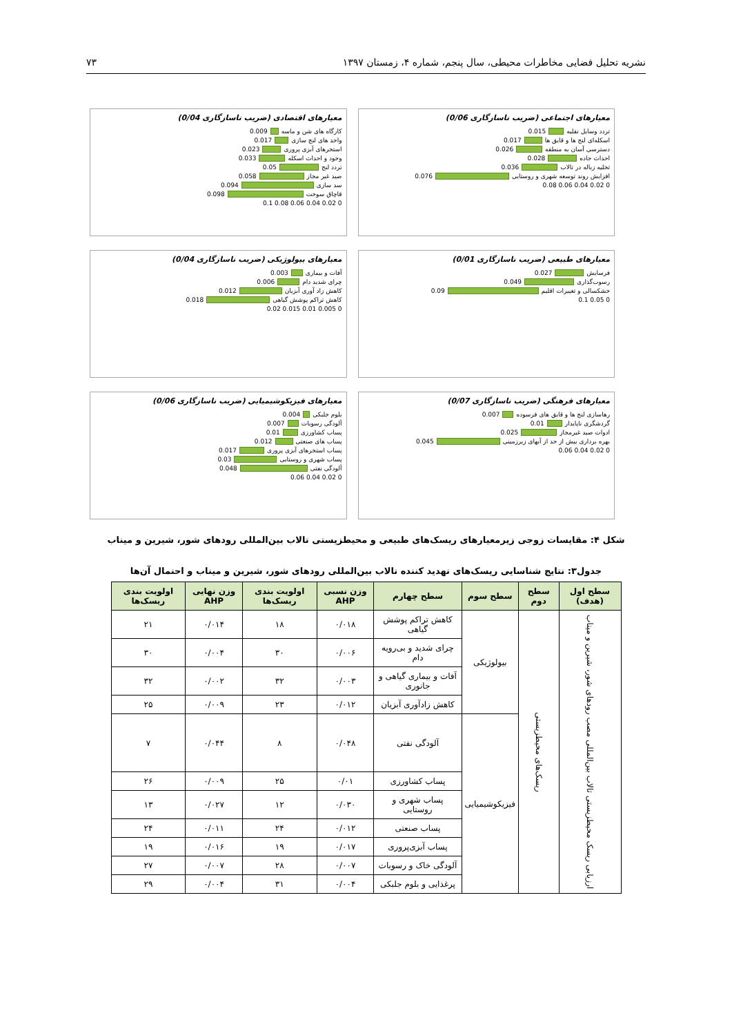نشریه تحلیل فضایی مخاطرات محیطی، سال پنجم، شماره ۴، زمستان ۱۳۹۷ ۷۳
معیارهای اجتماعی (ضریب ناسازگاری 0/06)
تردد وسایل نقلیه 0.015
اسکله‌ای لنج ها و قایق ها 0.017
دسترسی آسان به منطقه 0.026
احداث جاده 0.028
تخلیه زباله در تالاب 0.036
افزایش روند توسعه شهری و روستایی 0.076
0 0.02 0.04 0.06 0.08
معیارهای اقتصادی (ضریب ناسازگاری 0/04)
کارگاه های شن و ماسه 0.009
واحد های لنج سازی 0.017
استخرهای آبزی پروری 0.023
وجود و احداث اسکله 0.033
تردد لنج 0.05
صید غیر مجاز 0.058
سد سازی 0.094
قاچاق سوخت 0.098
0 0.02 0.04 0.06 0.08 0.1
معیارهای طبیعی (ضریب ناسازگاری 0/01)
فرسایش 0.027
رسوب‌گذاری 0.049
خشکسالی و تغییرات اقلیم 0.09
0 0.05 0.1
معیارهای بیولوژیکی (ضریب ناسازگاری 0/04)
آفات و بیماری 0.003
چرای شدید دام 0.006
کاهش زاد آوری آبزیان 0.012
کاهش تراکم پوشش گیاهی 0.018
0 0.005 0.01 0.015 0.02
معیارهای فرهنگی (ضریب ناسازگاری 0/07)
رهاسازی لنج ها و قایق های فرسوده 0.007
گردشگری ناپایدار 0.01
ادوات صید غیرمجاز 0.025
بهره برداری بیش از حد از آبهای زیرزمینی 0.045
0 0.02 0.04 0.06
معیارهای فیزیکوشیمیایی (ضریب ناسازگاری 0/06)
بلوم جلبکی 0.004
آلودگی رسوبات 0.007
پساب کشاورزی 0.01
پساب های صنعتی 0.012
پساب استخرهای آبزی پروری 0.017
پساب شهری و روستایی 0.03
آلودگی نفتی 0.048
0 0.02 0.04 0.06
شکل ۴: مقایسات زوجی زیرمعیارهای ریسک‌های طبیعی و محیطزیستی تالاب بین‌المللی رودهای شور، شیرین و میناب
جدول۳: نتایج شناسایی ریسک‌های تهدید کننده تالاب بین‌المللی رودهای شور، شیرین و میناب و احتمال آن‌ها
| سطح اول (هدف) | سطح دوم | سطح سوم | سطح چهارم | وزن نسبی AHP | اولویت بندی ریسک‌ها | وزن نهایی AHP | اولویت بندی ریسک‌ها |
| --- | --- | --- | --- | --- | --- | --- | --- |
| ارزیابی ریسک محیطزیستی تالاب بین‌المللی مصب رودهای شور، شیرین و میناب | ریسک‌های محیطزیستی | بیولوژیکی | کاهش تراکم پوشش گیاهی | ۰/۰۱۸ | ۱۸ | ۰/۰۱۴ | ۲۱ |
| | | | چرای شدید و بی‌رویه دام | ۰/۰۰۶ | ۳۰ | ۰/۰۰۴ | ۳۰ |
| | | | آفات و بیماری گیاهی و جانوری | ۰/۰۰۳ | ۳۲ | ۰/۰۰۲ | ۳۲ |
| | | | کاهش زادآوری آبزیان | ۰/۰۱۲ | ۲۳ | ۰/۰۰۹ | ۲۵ |
| | | فیزیکوشیمیایی | آلودگی نفتی | ۰/۰۴۸ | ۸ | ۰/۰۴۴ | ۷ |
| | | | پساب کشاورزی | ۰/۰۱ | ۲۵ | ۰/۰۰۹ | ۲۶ |
| | | | پساب شهری و روستایی | ۰/۰۳۰ | ۱۲ | ۰/۰۲۷ | ۱۳ |
| | | | پساب صنعتی | ۰/۰۱۲ | ۲۴ | ۰/۰۱۱ | ۲۴ |
| | | | پساب آبزی‌پروری | ۰/۰۱۷ | ۱۹ | ۰/۰۱۶ | ۱۹ |
| | | | آلودگی خاک و رسوبات | ۰/۰۰۷ | ۲۸ | ۰/۰۰۷ | ۲۷ |
| | | | پرغذایی و بلوم جلبکی | ۰/۰۰۴ | ۳۱ | ۰/۰۰۴ | ۲۹ |